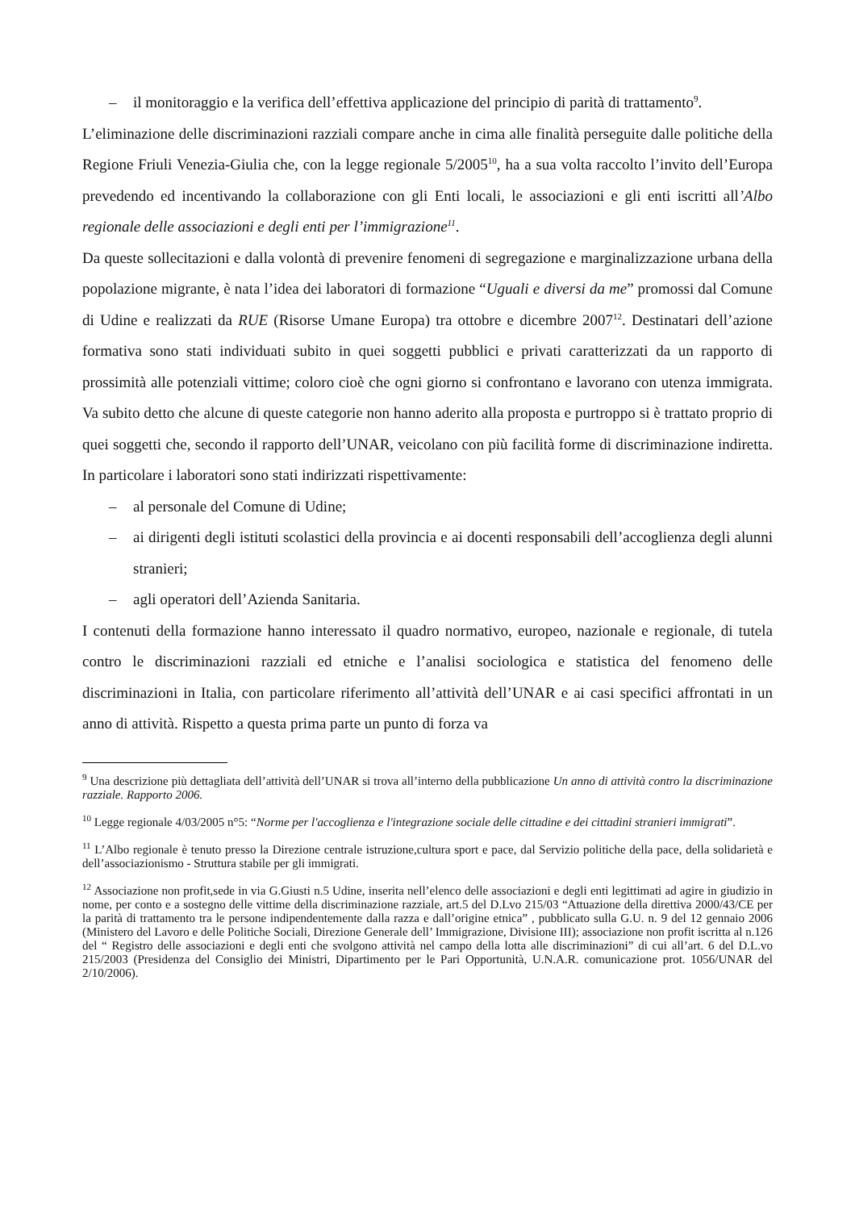– il monitoraggio e la verifica dell’effettiva applicazione del principio di parità di trattamento<sup>9</sup>.
L’eliminazione delle discriminazioni razziali compare anche in cima alle finalità perseguite dalle politiche della Regione Friuli Venezia-Giulia che, con la legge regionale 5/2005<sup>10</sup>, ha a sua volta raccolto l’invito dell’Europa prevedendo ed incentivando la collaborazione con gli Enti locali, le associazioni e gli enti iscritti all’Albo regionale delle associazioni e degli enti per l’immigrazione<sup>11</sup>.
Da queste sollecitazioni e dalla volontà di prevenire fenomeni di segregazione e marginalizzazione urbana della popolazione migrante, è nata l’idea dei laboratori di formazione “Uguali e diversi da me” promossi dal Comune di Udine e realizzati da RUE (Risorse Umane Europa) tra ottobre e dicembre 2007<sup>12</sup>. Destinatari dell’azione formativa sono stati individuati subito in quei soggetti pubblici e privati caratterizzati da un rapporto di prossimità alle potenziali vittime; coloro cioè che ogni giorno si confrontano e lavorano con utenza immigrata. Va subito detto che alcune di queste categorie non hanno aderito alla proposta e purtroppo si è trattato proprio di quei soggetti che, secondo il rapporto dell’UNAR, veicolano con più facilità forme di discriminazione indiretta. In particolare i laboratori sono stati indirizzati rispettivamente:
– al personale del Comune di Udine;
– ai dirigenti degli istituti scolastici della provincia e ai docenti responsabili dell’accoglienza degli alunni stranieri;
– agli operatori dell’Azienda Sanitaria.
I contenuti della formazione hanno interessato il quadro normativo, europeo, nazionale e regionale, di tutela contro le discriminazioni razziali ed etniche e l’analisi sociologica e statistica del fenomeno delle discriminazioni in Italia, con particolare riferimento all’attività dell’UNAR e ai casi specifici affrontati in un anno di attività. Rispetto a questa prima parte un punto di forza va
<sup>9</sup> Una descrizione più dettagliata dell’attività dell’UNAR si trova all’interno della pubblicazione Un anno di attività contro la discriminazione razziale. Rapporto 2006.
<sup>10</sup> Legge regionale 4/03/2005 n°5: “Norme per l'accoglienza e l'integrazione sociale delle cittadine e dei cittadini stranieri immigrati”.
<sup>11</sup> L’Albo regionale è tenuto presso la Direzione centrale istruzione,cultura sport e pace, dal Servizio politiche della pace, della solidarietà e dell’associazionismo - Struttura stabile per gli immigrati.
<sup>12</sup> Associazione non profit,sede in via G.Giusti n.5 Udine, inserita nell’elenco delle associazioni e degli enti legittimati ad agire in giudizio in nome, per conto e a sostegno delle vittime della discriminazione razziale, art.5 del D.Lvo 215/03 “Attuazione della direttiva 2000/43/CE per la parità di trattamento tra le persone indipendentemente dalla razza e dall’origine etnica” , pubblicato sulla G.U. n. 9 del 12 gennaio 2006 (Ministero del Lavoro e delle Politiche Sociali, Direzione Generale dell’ Immigrazione, Divisione III); associazione non profit iscritta al n.126 del “ Registro delle associazioni e degli enti che svolgono attività nel campo della lotta alle discriminazioni” di cui all’art. 6 del D.L.vo 215/2003 (Presidenza del Consiglio dei Ministri, Dipartimento per le Pari Opportunità, U.N.A.R. comunicazione prot. 1056/UNAR del 2/10/2006).